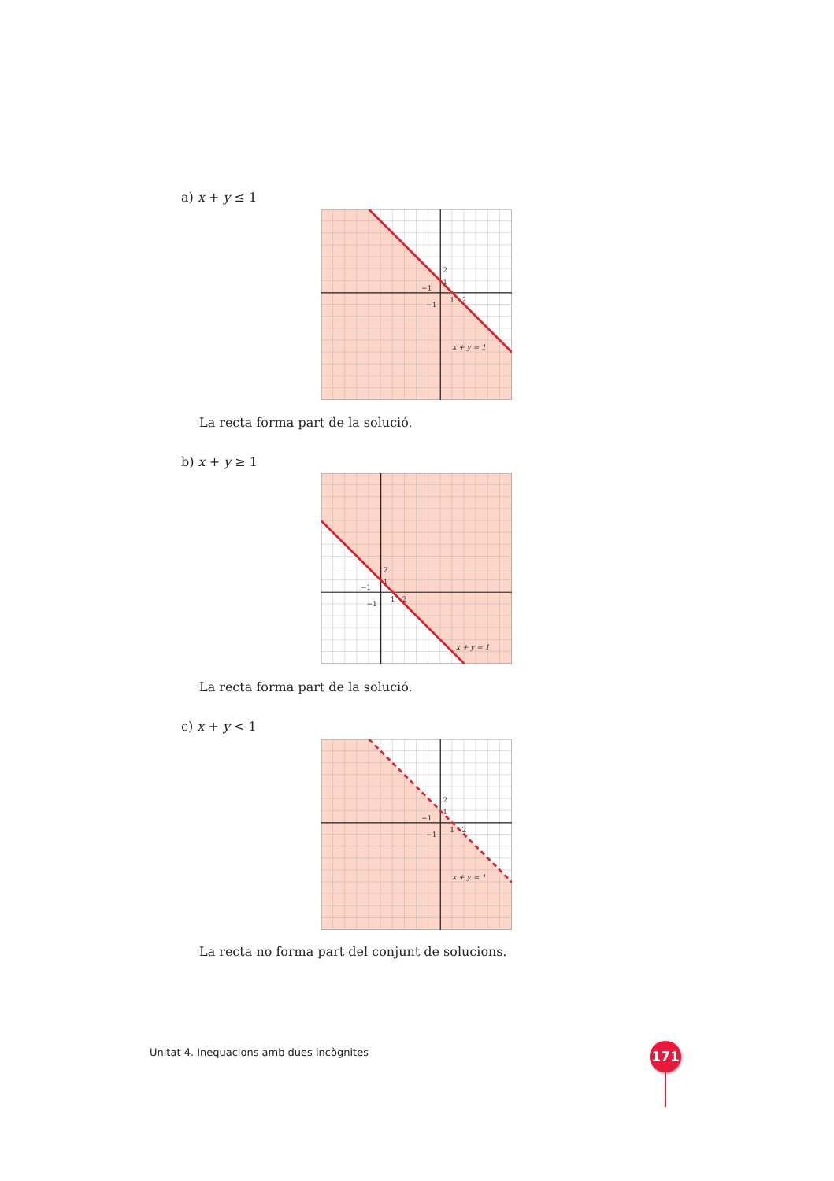a) x + y ≤ 1
2
1
−1
−1
1
2
x + y = 1
La recta forma part de la solució.
b) x + y ≥ 1
2
1
−1
−1
1
2
x + y = 1
La recta forma part de la solució.
c) x + y < 1
2
1
−1
−1
1
2
x + y = 1
La recta no forma part del conjunt de solucions.
Unitat 4. Inequacions amb dues incògnites
171